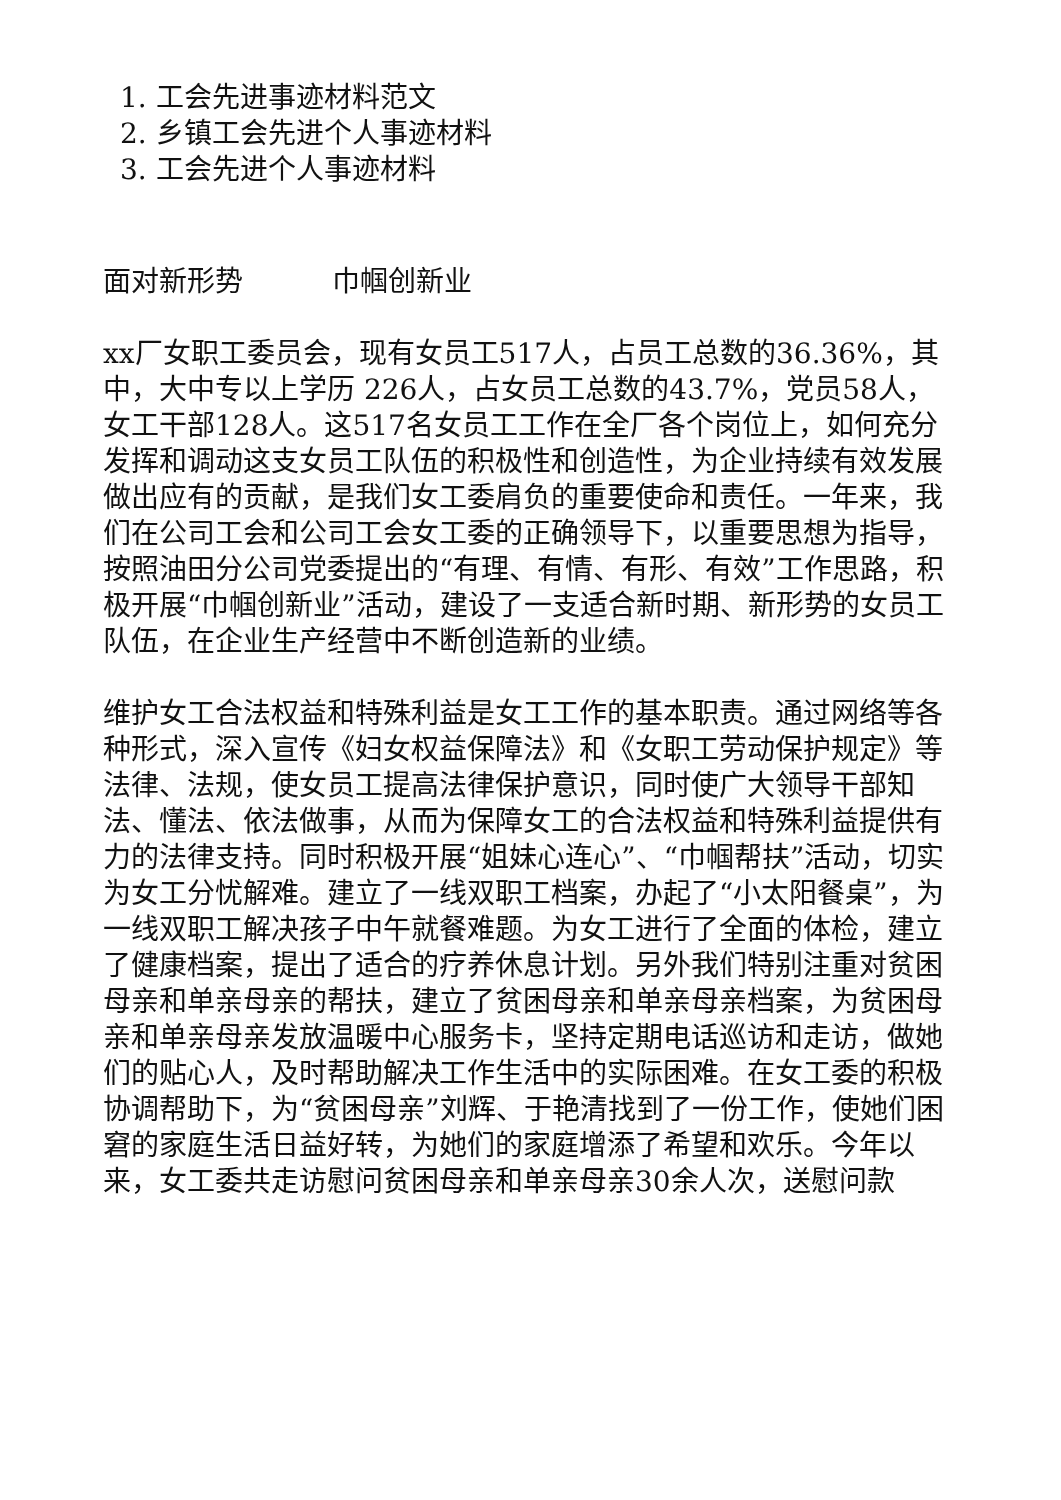1. 工会先进事迹材料范文
2. 乡镇工会先进个人事迹材料
3. 工会先进个人事迹材料
面对新形势 巾帼创新业
xx厂女职工委员会，现有女员工517人，占员工总数的36.36%，其中，大中专以上学历 226人，占女员工总数的43.7%，党员58人，女工干部128人。这517名女员工工作在全厂各个岗位上，如何充分发挥和调动这支女员工队伍的积极性和创造性，为企业持续有效发展做出应有的贡献，是我们女工委肩负的重要使命和责任。一年来，我们在公司工会和公司工会女工委的正确领导下，以重要思想为指导，按照油田分公司党委提出的“有理、有情、有形、有效”工作思路，积极开展“巾帼创新业”活动，建设了一支适合新时期、新形势的女员工队伍，在企业生产经营中不断创造新的业绩。
维护女工合法权益和特殊利益是女工工作的基本职责。通过网络等各种形式，深入宣传《妇女权益保障法》和《女职工劳动保护规定》等法律、法规，使女员工提高法律保护意识，同时使广大领导干部知法、懂法、依法做事，从而为保障女工的合法权益和特殊利益提供有力的法律支持。同时积极开展“姐妹心连心”、“巾帼帮扶”活动，切实为女工分忧解难。建立了一线双职工档案，办起了“小太阳餐桌”，为一线双职工解决孩子中午就餐难题。为女工进行了全面的体检，建立了健康档案，提出了适合的疗养休息计划。另外我们特别注重对贫困母亲和单亲母亲的帮扶，建立了贫困母亲和单亲母亲档案，为贫困母亲和单亲母亲发放温暖中心服务卡，坚持定期电话巡访和走访，做她们的贴心人，及时帮助解决工作生活中的实际困难。在女工委的积极协调帮助下，为“贫困母亲”刘辉、于艳清找到了一份工作，使她们困窘的家庭生活日益好转，为她们的家庭增添了希望和欢乐。今年以来，女工委共走访慰问贫困母亲和单亲母亲30余人次，送慰问款